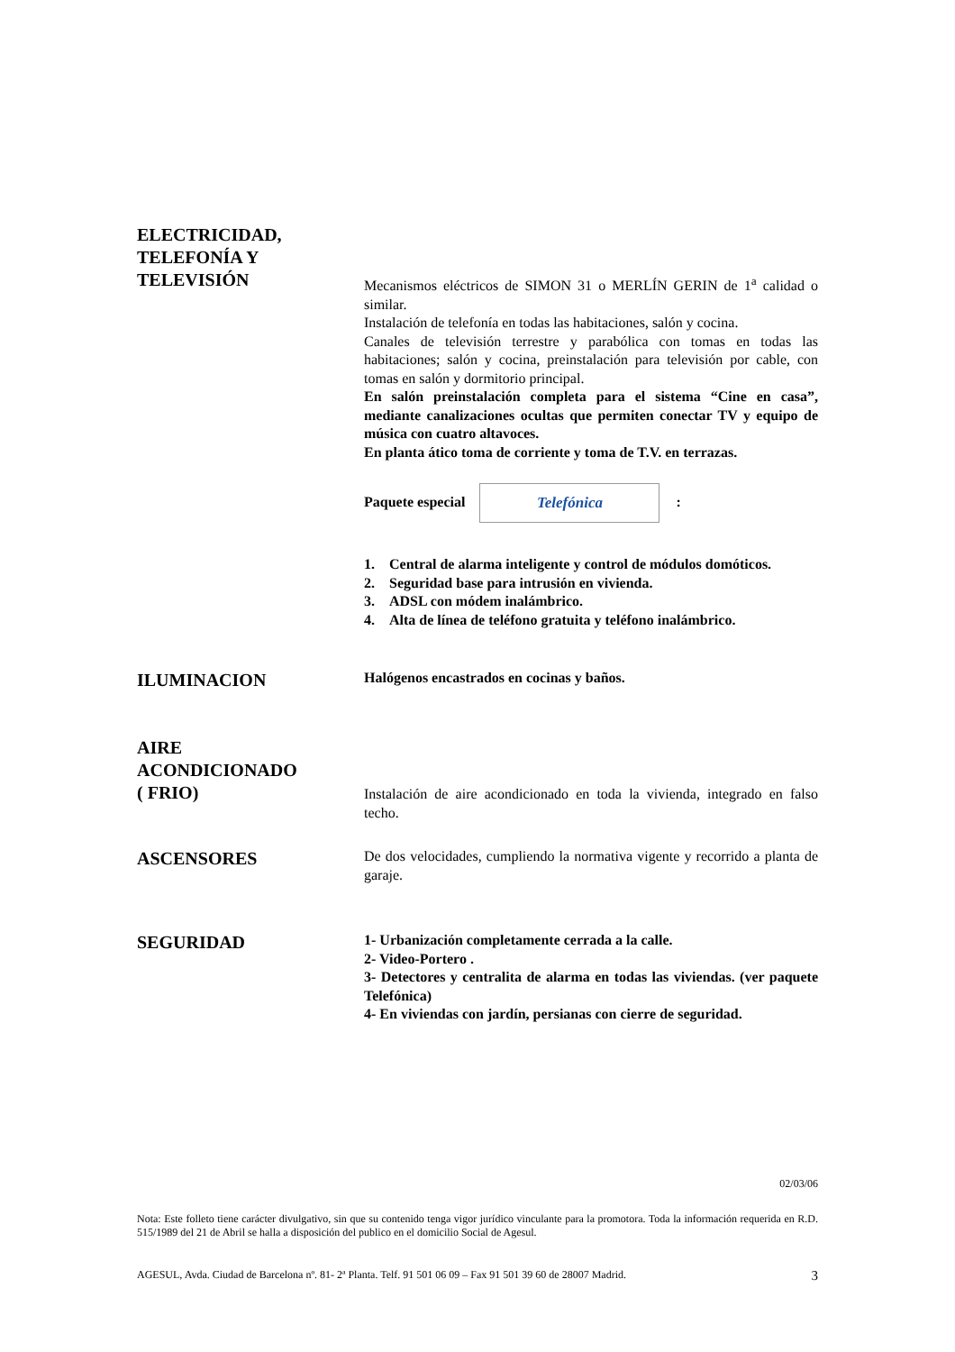ELECTRICIDAD,
TELEFONÍA Y
TELEVISIÓN
Mecanismos eléctricos de SIMON 31 o MERLÍN GERIN de 1<sup>a</sup> calidad o similar.
Instalación de telefonía en todas las habitaciones, salón y cocina.
Canales de televisión terrestre y parabólica con tomas en todas las habitaciones; salón y cocina, preinstalación para televisión por cable, con tomas en salón y dormitorio principal.
En salón preinstalación completa para el sistema “Cine en casa”, mediante canalizaciones ocultas que permiten conectar TV y equipo de música con cuatro altavoces.
En planta ático toma de corriente y toma de T.V. en terrazas.
Paquete especial Telefónica:
1. Central de alarma inteligente y control de módulos domóticos.
2. Seguridad base para intrusión en vivienda.
3. ADSL con módem inalámbrico.
4. Alta de línea de teléfono gratuita y teléfono inalámbrico.
ILUMINACION
Halógenos encastrados en cocinas y baños.
AIRE
ACONDICIONADO
( FRIO)
Instalación de aire acondicionado en toda la vivienda, integrado en falso techo.
ASCENSORES
De dos velocidades, cumpliendo la normativa vigente y recorrido a planta de garaje.
SEGURIDAD
1- Urbanización completamente cerrada a la calle.
2- Video-Portero .
3- Detectores y centralita de alarma en todas las viviendas. (ver paquete Telefónica)
4- En viviendas con jardín, persianas con cierre de seguridad.
02/03/06
Nota: Este folleto tiene carácter divulgativo, sin que su contenido tenga vigor jurídico vinculante para la promotora. Toda la información requerida en R.D. 515/1989 del 21 de Abril se halla a disposición del publico en el domicilio Social de Agesul.
AGESUL, Avda. Ciudad de Barcelona nº. 81- 2ª Planta. Telf. 91 501 06 09 – Fax 91 501 39 60 de 28007 Madrid. 3